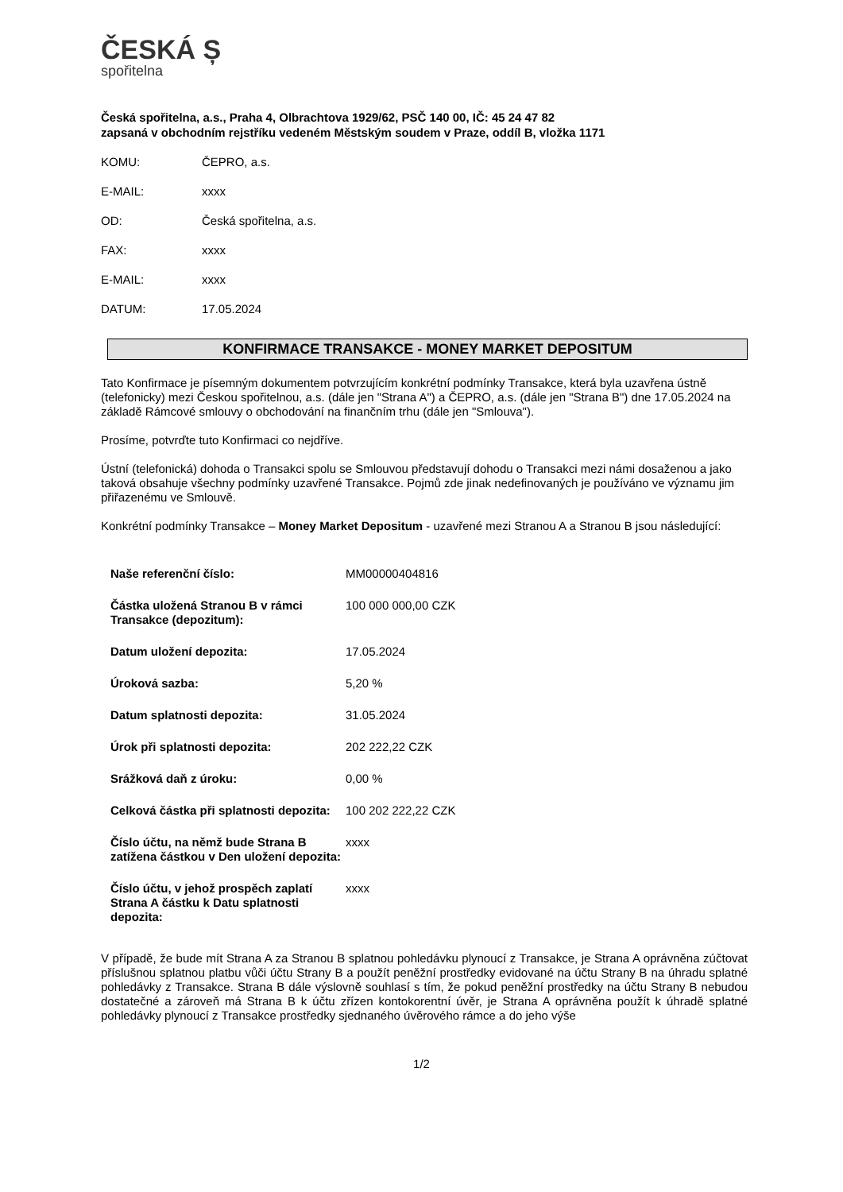ČESKÁ Ș
spořitelna
Česká spořitelna, a.s., Praha 4, Olbrachtova 1929/62, PSČ 140 00, IČ: 45 24 47 82
zapsaná v obchodním rejstříku vedeném Městským soudem v Praze, oddíl B, vložka 1171
| KOMU: | ČEPRO, a.s. |
| E-MAIL: | xxxx |
| OD: | Česká spořitelna, a.s. |
| FAX: | xxxx |
| E-MAIL: | xxxx |
| DATUM: | 17.05.2024 |
KONFIRMACE TRANSAKCE - MONEY MARKET DEPOSITUM
Tato Konfirmace je písemným dokumentem potvrzujícím konkrétní podmínky Transakce, která byla uzavřena ústně (telefonicky) mezi Českou spořitelnou, a.s. (dále jen "Strana A") a ČEPRO, a.s. (dále jen "Strana B") dne 17.05.2024 na základě Rámcové smlouvy o obchodování na finančním trhu (dále jen "Smlouva").
Prosíme, potvrďte tuto Konfirmaci co nejdříve.
Ústní (telefonická) dohoda o Transakci spolu se Smlouvou představují dohodu o Transakci mezi námi dosaženou a jako taková obsahuje všechny podmínky uzavřené Transakce. Pojmů zde jinak nedefinovaných je používáno ve významu jim přiřazenému ve Smlouvě.
Konkrétní podmínky Transakce – Money Market Depositum - uzavřené mezi Stranou A a Stranou B jsou následující:
| Naše referenční číslo: | MM00000404816 |
| Částka uložená Stranou B v rámci Transakce (depozitum): | 100 000 000,00 CZK |
| Datum uložení depozita: | 17.05.2024 |
| Úroková sazba: | 5,20 % |
| Datum splatnosti depozita: | 31.05.2024 |
| Úrok při splatnosti depozita: | 202 222,22 CZK |
| Srážková daň z úroku: | 0,00 % |
| Celková částka při splatnosti depozita: | 100 202 222,22 CZK |
| Číslo účtu, na němž bude Strana B zatížena částkou v Den uložení depozita: | xxxx |
| Číslo účtu, v jehož prospěch zaplatí Strana A částku k Datu splatnosti depozita: | xxxx |
V případě, že bude mít Strana A za Stranou B splatnou pohledávku plynoucí z Transakce, je Strana A oprávněna zúčtovat příslušnou splatnou platbu vůči účtu Strany B a použít peněžní prostředky evidované na účtu Strany B na úhradu splatné pohledávky z Transakce. Strana B dále výslovně souhlasí s tím, že pokud peněžní prostředky na účtu Strany B nebudou dostatečné a zároveň má Strana B k účtu zřízen kontokorentní úvěr, je Strana A oprávněna použít k úhradě splatné pohledávky plynoucí z Transakce prostředky sjednaného úvěrového rámce a do jeho výše
1/2